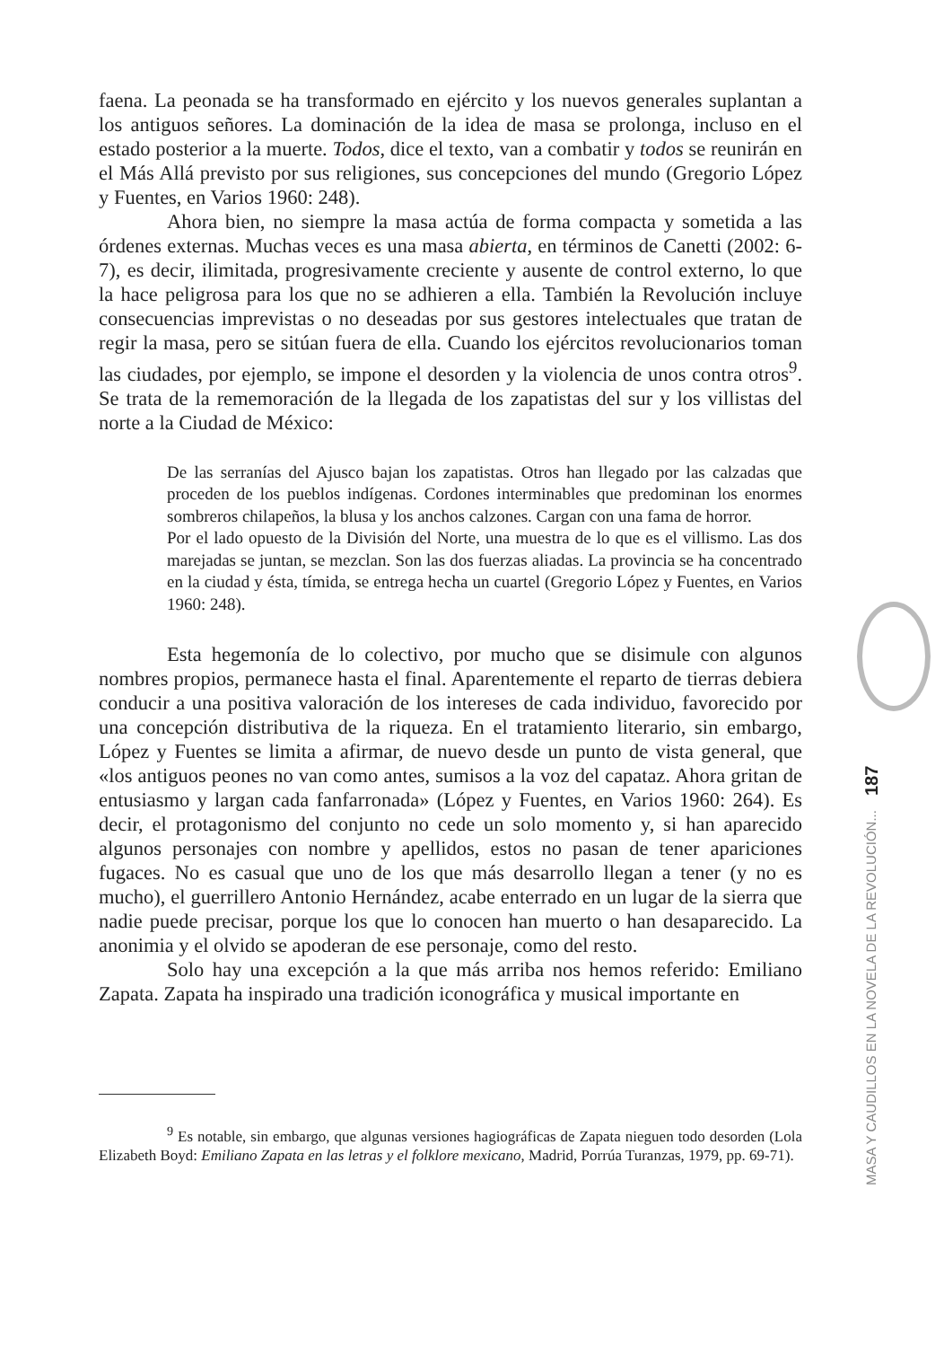faena. La peonada se ha transformado en ejército y los nuevos generales suplantan a los antiguos señores. La dominación de la idea de masa se prolonga, incluso en el estado posterior a la muerte. Todos, dice el texto, van a combatir y todos se reunirán en el Más Allá previsto por sus religiones, sus concepciones del mundo (Gregorio López y Fuentes, en Varios 1960: 248).
Ahora bien, no siempre la masa actúa de forma compacta y sometida a las órdenes externas. Muchas veces es una masa abierta, en términos de Canetti (2002: 6-7), es decir, ilimitada, progresivamente creciente y ausente de control externo, lo que la hace peligrosa para los que no se adhieren a ella. También la Revolución incluye consecuencias imprevistas o no deseadas por sus gestores intelectuales que tratan de regir la masa, pero se sitúan fuera de ella. Cuando los ejércitos revolucionarios toman las ciudades, por ejemplo, se impone el desorden y la violencia de unos contra otros<sup>9</sup>. Se trata de la rememoración de la llegada de los zapatistas del sur y los villistas del norte a la Ciudad de México:
De las serranías del Ajusco bajan los zapatistas. Otros han llegado por las calzadas que proceden de los pueblos indígenas. Cordones interminables que predominan los enormes sombreros chilapeños, la blusa y los anchos calzones. Cargan con una fama de horror.
Por el lado opuesto de la División del Norte, una muestra de lo que es el villismo. Las dos marejadas se juntan, se mezclan. Son las dos fuerzas aliadas. La provincia se ha concentrado en la ciudad y ésta, tímida, se entrega hecha un cuartel (Gregorio López y Fuentes, en Varios 1960: 248).
Esta hegemonía de lo colectivo, por mucho que se disimule con algunos nombres propios, permanece hasta el final. Aparentemente el reparto de tierras debiera conducir a una positiva valoración de los intereses de cada individuo, favorecido por una concepción distributiva de la riqueza. En el tratamiento literario, sin embargo, López y Fuentes se limita a afirmar, de nuevo desde un punto de vista general, que «los antiguos peones no van como antes, sumisos a la voz del capataz. Ahora gritan de entusiasmo y largan cada fanfarronada» (López y Fuentes, en Varios 1960: 264). Es decir, el protagonismo del conjunto no cede un solo momento y, si han aparecido algunos personajes con nombre y apellidos, estos no pasan de tener apariciones fugaces. No es casual que uno de los que más desarrollo llegan a tener (y no es mucho), el guerrillero Antonio Hernández, acabe enterrado en un lugar de la sierra que nadie puede precisar, porque los que lo conocen han muerto o han desaparecido. La anonimia y el olvido se apoderan de ese personaje, como del resto.
Solo hay una excepción a la que más arriba nos hemos referido: Emiliano Zapata. Zapata ha inspirado una tradición iconográfica y musical importante en
<sup>9</sup> Es notable, sin embargo, que algunas versiones hagiográficas de Zapata nieguen todo desorden (Lola Elizabeth Boyd: Emiliano Zapata en las letras y el folklore mexicano, Madrid, Porrúa Turanzas, 1979, pp. 69-71).
MASA Y CAUDILLOS EN LA NOVELA DE LA REVOLUCIÓN... 187